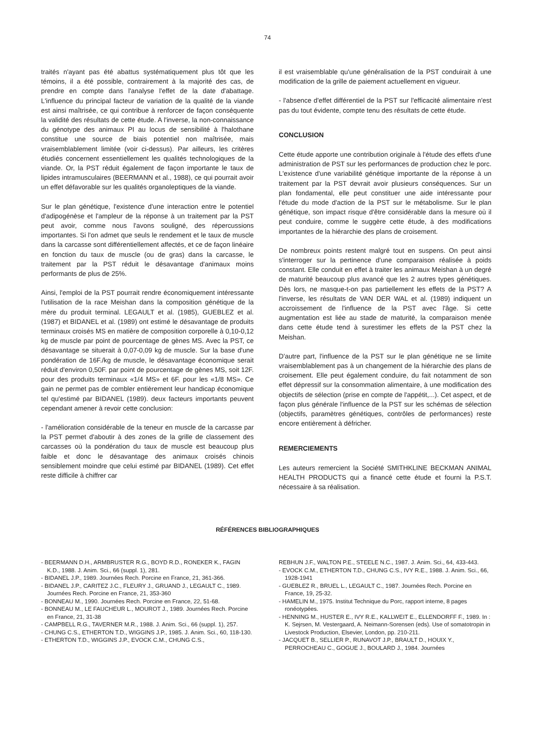74
traités n'ayant pas été abattus systématiquement plus tôt que les témoins, il a été possible, contrairement à la majorité des cas, de prendre en compte dans l'analyse l'effet de la date d'abattage. L'influence du principal facteur de variation de la qualité de la viande est ainsi maîtrisée, ce qui contribue à renforcer de façon conséquente la validité des résultats de cette étude. A l'inverse, la non-connaissance du génotype des animaux PI au locus de sensibilité à l'halothane constitue une source de biais potentiel non maîtrisée, mais vraisemblablement limitée (voir ci-dessus). Par ailleurs, les critères étudiés concernent essentiellement les qualités technologiques de la viande. Or, la PST réduit également de façon importante le taux de lipides intramusculaires (BEERMANN et al., 1988), ce qui pourrait avoir un effet défavorable sur les qualités organoleptiques de la viande.
Sur le plan génétique, l'existence d'une interaction entre le potentiel d'adipogénèse et l'ampleur de la réponse à un traitement par la PST peut avoir, comme nous l'avons souligné, des répercussions importantes. Si l'on admet que seuls le rendement et le taux de muscle dans la carcasse sont différentiellement affectés, et ce de façon linéaire en fonction du taux de muscle (ou de gras) dans la carcasse, le traitement par la PST réduit le désavantage d'animaux moins performants de plus de 25%.
Ainsi, l'emploi de la PST pourrait rendre économiquement intéressante l'utilisation de la race Meishan dans la composition génétique de la mère du produit terminal. LEGAULT et al. (1985), GUEBLEZ et al. (1987) et BIDANEL et al. (1989) ont estimé le désavantage de produits terminaux croisés MS en matière de composition corporelle à 0,10-0,12 kg de muscle par point de pourcentage de gènes MS. Avec la PST, ce désavantage se situerait à 0,07-0,09 kg de muscle. Sur la base d'une pondération de 16F./kg de muscle, le désavantage économique serait réduit d'environ 0,50F. par point de pourcentage de gènes MS, soit 12F. pour des produits terminaux «1/4 MS» et 6F. pour les «1/8 MS». Ce gain ne permet pas de combler entièrement leur handicap économique tel qu'estimé par BIDANEL (1989). deux facteurs importants peuvent cependant amener à revoir cette conclusion:
- l'amélioration considérable de la teneur en muscle de la carcasse par la PST permet d'aboutir à des zones de la grille de classement des carcasses où la pondération du taux de muscle est beaucoup plus faible et donc le désavantage des animaux croisés chinois sensiblement moindre que celui estimé par BIDANEL (1989). Cet effet reste difficile à chiffrer car
il est vraisemblable qu'une généralisation de la PST conduirait à une modification de la grille de paiement actuellement en vigueur.
- l'absence d'effet différentiel de la PST sur l'efficacité alimentaire n'est pas du tout évidente, compte tenu des résultats de cette étude.
CONCLUSION
Cette étude apporte une contribution originale à l'étude des effets d'une administration de PST sur les performances de production chez le porc. L'existence d'une variabilité génétique importante de la réponse à un traitement par la PST devrait avoir plusieurs conséquences. Sur un plan fondamental, elle peut constituer une aide intéressante pour l'étude du mode d'action de la PST sur le métabolisme. Sur le plan génétique, son impact risque d'être considérable dans la mesure où il peut conduire, comme le suggère cette étude, à des modifications importantes de la hiérarchie des plans de croisement.
De nombreux points restent malgré tout en suspens. On peut ainsi s'interroger sur la pertinence d'une comparaison réalisée à poids constant. Elle conduit en effet à traiter les animaux Meishan à un degré de maturité beaucoup plus avancé que les 2 autres types génétiques. Dès lors, ne masque-t-on pas partiellement les effets de la PST? A l'inverse, les résultats de VAN DER WAL et al. (1989) indiquent un accroissement de l'influence de la PST avec l'âge. Si cette augmentation est liée au stade de maturité, la comparaison menée dans cette étude tend à surestimer les effets de la PST chez la Meishan.
D'autre part, l'influence de la PST sur le plan génétique ne se limite vraisemblablement pas à un changement de la hiérarchie des plans de croisement. Elle peut également conduire, du fait notamment de son effet dépressif sur la consommation alimentaire, à une modification des objectifs de sélection (prise en compte de l'appétit,...). Cet aspect, et de façon plus générale l'influence de la PST sur les schémas de sélection (objectifs, paramètres génétiques, contrôles de performances) reste encore entièrement à défricher.
REMERCIEMENTS
Les auteurs remercient la Société SMITHKLINE BECKMAN ANIMAL HEALTH PRODUCTS qui a financé cette étude et fourni la P.S.T. nécessaire à sa réalisation.
RÉFÉRENCES BIBLIOGRAPHIQUES
- BEERMANN D.H., ARMBRUSTER R.G., BOYD R.D., RONEKER K., FAGIN K.D., 1988. J. Anim. Sci., 66 (suppl. 1), 281.
- BIDANEL J.P., 1989. Journées Rech. Porcine en France, 21, 361-366.
- BIDANEL J.P., CARITEZ J.C., FLEURY J., GRUAND J., LEGAULT C., 1989. Journées Rech. Porcine en France, 21, 353-360
- BONNEAU M., 1990. Journées Rech. Porcine en France, 22, 51-68.
- BONNEAU M., LE FAUCHEUR L., MOUROT J., 1989. Journées Rech. Porcine en France, 21, 31-38
- CAMPBELL R.G., TAVERNER M.R., 1988. J. Anim. Sci., 66 (suppl. 1), 257.
- CHUNG C.S., ETHERTON T.D., WIGGINS J.P., 1985. J. Anim. Sci., 60, 118-130.
- ETHERTON T.D., WIGGINS J.P., EVOCK C.M., CHUNG C.S.,
REBHUN J.F., WALTON P.E., STEELE N.C., 1987. J. Anim. Sci., 64, 433-443.
- EVOCK C.M., ETHERTON T.D., CHUNG C.S., IVY R.E., 1988. J. Anim. Sci., 66, 1928-1941
- GUEBLEZ R., BRUEL L., LEGAULT C., 1987. Journées Rech. Porcine en France, 19, 25-32.
- HAMELIN M., 1975. Institut Technique du Porc, rapport interne, 8 pages ronéotypées.
- HENNING M., HUSTER E., IVY R.E., KALLWEIT E., ELLENDORFF F., 1989. In : K. Sejrsen, M. Vestergaard, A. Neimann-Sorensen (eds). Use of somatotropin in Livestock Production, Elsevier, London, pp. 210-211.
- JACQUET B., SELLIER P., RUNAVOT J.P., BRAULT D., HOUIX Y., PERROCHEAU C., GOGUE J., BOULARD J., 1984. Journées